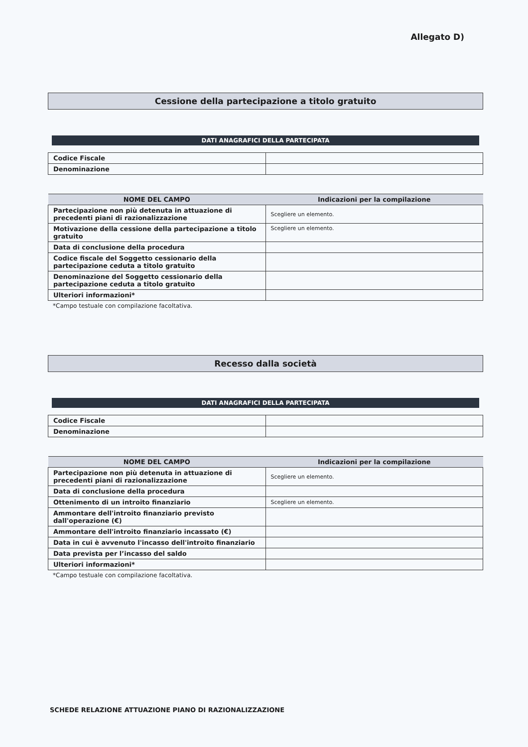Allegato D)
Cessione della partecipazione a titolo gratuito
DATI ANAGRAFICI DELLA PARTECIPATA
| Codice Fiscale | |
| Denominazione | |
| NOME DEL CAMPO | Indicazioni per la compilazione |
| --- | --- |
| Partecipazione non più detenuta in attuazione di precedenti piani di razionalizzazione | Scegliere un elemento. |
| Motivazione della cessione della partecipazione a titolo gratuito | Scegliere un elemento. |
| Data di conclusione della procedura | |
| Codice fiscale del Soggetto cessionario della partecipazione ceduta a titolo gratuito | |
| Denominazione del Soggetto cessionario della partecipazione ceduta a titolo gratuito | |
| Ulteriori informazioni* | |
*Campo testuale con compilazione facoltativa.
Recesso dalla società
DATI ANAGRAFICI DELLA PARTECIPATA
| Codice Fiscale | |
| Denominazione | |
| NOME DEL CAMPO | Indicazioni per la compilazione |
| --- | --- |
| Partecipazione non più detenuta in attuazione di precedenti piani di razionalizzazione | Scegliere un elemento. |
| Data di conclusione della procedura | |
| Ottenimento di un introito finanziario | Scegliere un elemento. |
| Ammontare dell'introito finanziario previsto dall'operazione (€) | |
| Ammontare dell'introito finanziario incassato (€) | |
| Data in cui è avvenuto l'incasso dell'introito finanziario | |
| Data prevista per l’incasso del saldo | |
| Ulteriori informazioni* | |
*Campo testuale con compilazione facoltativa.
SCHEDE RELAZIONE ATTUAZIONE PIANO DI RAZIONALIZZAZIONE